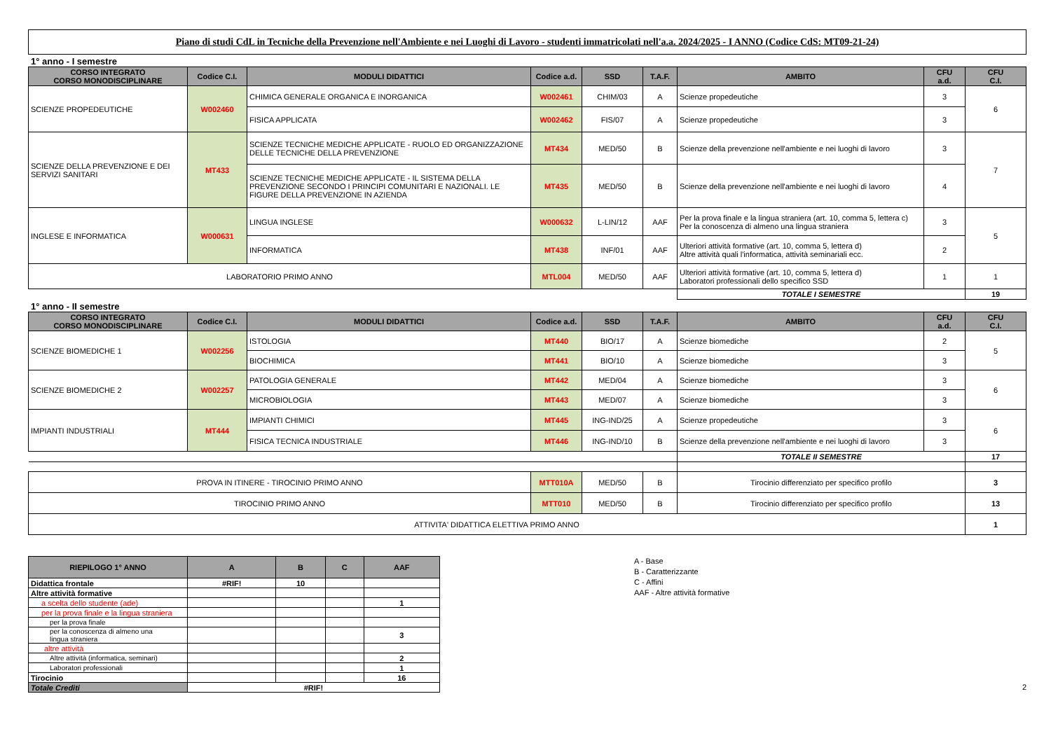Piano di studi CdL in Tecniche della Prevenzione nell'Ambiente e nei Luoghi di Lavoro - studenti immatricolati nell'a.a. 2024/2025 - I ANNO (Codice CdS: MT09-21-24)
1° anno - I semestre
| CORSO INTEGRATO CORSO MONODISCIPLINARE | Codice C.I. | MODULI DIDATTICI | Codice a.d. | SSD | T.A.F. | AMBITO | CFU a.d. | CFU C.I. |
| --- | --- | --- | --- | --- | --- | --- | --- | --- |
| SCIENZE PROPEDEUTICHE | W002460 | CHIMICA GENERALE ORGANICA E INORGANICA | W002461 | CHIM/03 | A | Scienze propedeutiche | 3 | 6 |
| | | FISICA APPLICATA | W002462 | FIS/07 | A | Scienze propedeutiche | 3 | |
| SCIENZE DELLA PREVENZIONE E DEI SERVIZI SANITARI | MT433 | SCIENZE TECNICHE MEDICHE APPLICATE - RUOLO ED ORGANIZZAZIONE DELLE TECNICHE DELLA PREVENZIONE | MT434 | MED/50 | B | Scienze della prevenzione nell'ambiente e nei luoghi di lavoro | 3 | 7 |
| | | SCIENZE TECNICHE MEDICHE APPLICATE - IL SISTEMA DELLA PREVENZIONE SECONDO I PRINCIPI COMUNITARI E NAZIONALI. LE FIGURE DELLA PREVENZIONE IN AZIENDA | MT435 | MED/50 | B | Scienze della prevenzione nell'ambiente e nei luoghi di lavoro | 4 | |
| INGLESE E INFORMATICA | W000631 | LINGUA INGLESE | W000632 | L-LIN/12 | AAF | Per la prova finale e la lingua straniera (art. 10, comma 5, lettera c) Per la conoscenza di almeno una lingua straniera | 3 | 5 |
| | | INFORMATICA | MT438 | INF/01 | AAF | Ulteriori attività formative (art. 10, comma 5, lettera d) Altre attività quali l'informatica, attività seminariali ecc. | 2 | |
| LABORATORIO PRIMO ANNO | | | MTL004 | MED/50 | AAF | Ulteriori attività formative (art. 10, comma 5, lettera d) Laboratori professionali dello specifico SSD | 1 | 1 |
| | | | | | | TOTALE I SEMESTRE | | 19 |
1° anno - II semestre
| CORSO INTEGRATO CORSO MONODISCIPLINARE | Codice C.I. | MODULI DIDATTICI | Codice a.d. | SSD | T.A.F. | AMBITO | CFU a.d. | CFU C.I. |
| --- | --- | --- | --- | --- | --- | --- | --- | --- |
| SCIENZE BIOMEDICHE 1 | W002256 | ISTOLOGIA | MT440 | BIO/17 | A | Scienze biomediche | 2 | 5 |
| | | BIOCHIMICA | MT441 | BIO/10 | A | Scienze biomediche | 3 | |
| SCIENZE BIOMEDICHE 2 | W002257 | PATOLOGIA GENERALE | MT442 | MED/04 | A | Scienze biomediche | 3 | 6 |
| | | MICROBIOLOGIA | MT443 | MED/07 | A | Scienze biomediche | 3 | |
| IMPIANTI INDUSTRIALI | MT444 | IMPIANTI CHIMICI | MT445 | ING-IND/25 | A | Scienze propedeutiche | 3 | 6 |
| | | FISICA TECNICA INDUSTRIALE | MT446 | ING-IND/10 | B | Scienze della prevenzione nell'ambiente e nei luoghi di lavoro | 3 | |
| | | | | | | TOTALE II SEMESTRE | | 17 |
| PROVA IN ITINERE - TIROCINIO PRIMO ANNO | | | MTT010A | MED/50 | B | Tirocinio differenziato per specifico profilo | | 3 |
| TIROCINIO PRIMO ANNO | | | MTT010 | MED/50 | B | Tirocinio differenziato per specifico profilo | | 13 |
| ATTIVITA' DIDATTICA ELETTIVA PRIMO ANNO | | | | | | | | 1 |
| RIEPILOGO 1° ANNO | A | B | C | AAF |
| --- | --- | --- | --- | --- |
| Didattica frontale | #RIF! | 10 | | |
| Altre attività formative | | | | |
| a scelta dello studente (ade) | | | | 1 |
| per la prova finale e la lingua straniera | | | | |
| per la prova finale | | | | |
| per la conoscenza di almeno una lingua straniera | | | | 3 |
| altre attività | | | | |
| Altre attività (informatica, seminari) | | | | 2 |
| Laboratori professionali | | | | 1 |
| Tirocinio | | | | 16 |
| Totale Crediti | #RIF! | | | |
A - Base
B - Caratterizzante
C - Affini
AAF - Altre attività formative
2